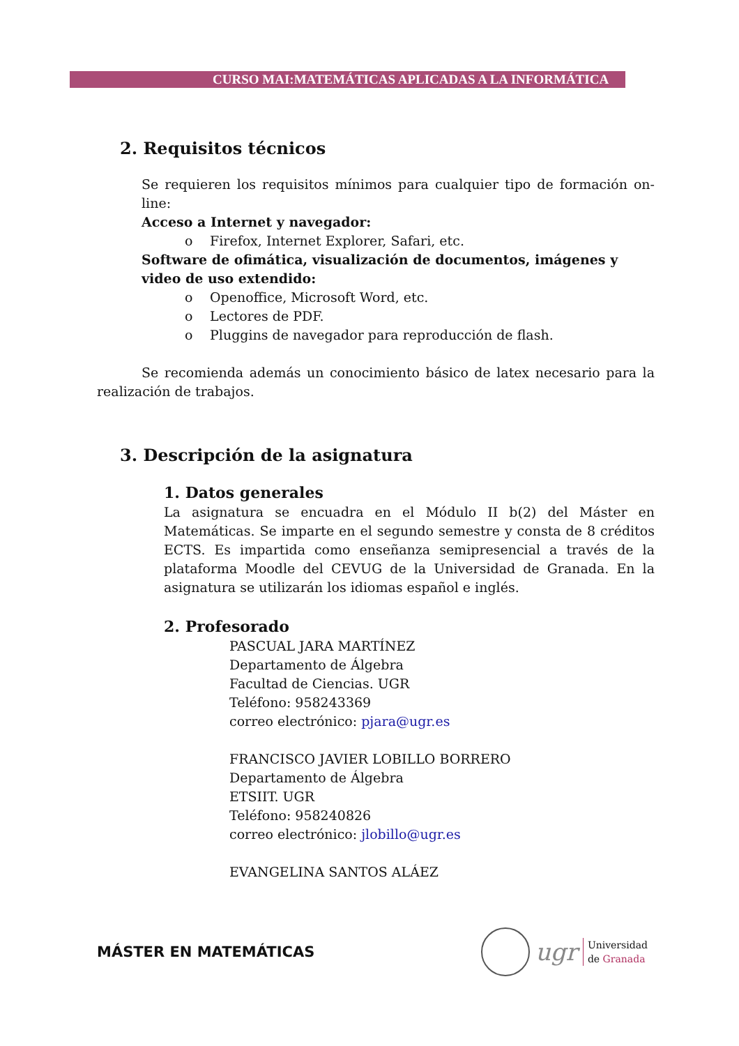CURSO MAI:MATEMÁTICAS APLICADAS A LA INFORMÁTICA
2. Requisitos técnicos
Se requieren los requisitos mínimos para cualquier tipo de formación on-line:
Acceso a Internet y navegador:
o Firefox, Internet Explorer, Safari, etc.
Software de ofimática, visualización de documentos, imágenes y video de uso extendido:
o Openoffice, Microsoft Word, etc.
o Lectores de PDF.
o Pluggins de navegador para reproducción de flash.
Se recomienda además un conocimiento básico de latex necesario para la realización de trabajos.
3. Descripción de la asignatura
1. Datos generales
La asignatura se encuadra en el Módulo II b(2) del Máster en Matemáticas. Se imparte en el segundo semestre y consta de 8 créditos ECTS. Es impartida como enseñanza semipresencial a través de la plataforma Moodle del CEVUG de la Universidad de Granada. En la asignatura se utilizarán los idiomas español e inglés.
2. Profesorado
PASCUAL JARA MARTÍNEZ
Departamento de Álgebra
Facultad de Ciencias. UGR
Teléfono: 958243369
correo electrónico: pjara@ugr.es
FRANCISCO JAVIER LOBILLO BORRERO
Departamento de Álgebra
ETSIIT. UGR
Teléfono: 958240826
correo electrónico: jlobillo@ugr.es
EVANGELINA SANTOS ALÁEZ
MÁSTER EN MATEMÁTICAS
ugr Universidad
de Granada